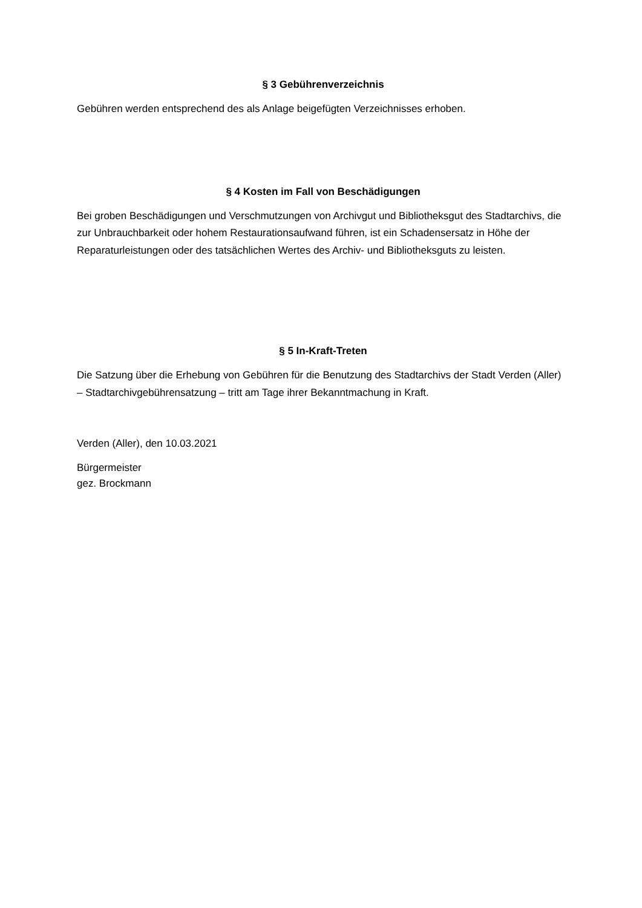§ 3 Gebührenverzeichnis
Gebühren werden entsprechend des als Anlage beigefügten Verzeichnisses erhoben.
§ 4 Kosten im Fall von Beschädigungen
Bei groben Beschädigungen und Verschmutzungen von Archivgut und Bibliotheksgut des Stadtarchivs, die zur Unbrauchbarkeit oder hohem Restaurationsaufwand führen, ist ein Schadensersatz in Höhe der Reparaturleistungen oder des tatsächlichen Wertes des Archiv- und Bibliotheksguts zu leisten.
§ 5 In-Kraft-Treten
Die Satzung über die Erhebung von Gebühren für die Benutzung des Stadtarchivs der Stadt Verden (Aller) – Stadtarchivgebührensatzung – tritt am Tage ihrer Bekanntmachung in Kraft.
Verden (Aller), den 10.03.2021
Bürgermeister
gez. Brockmann